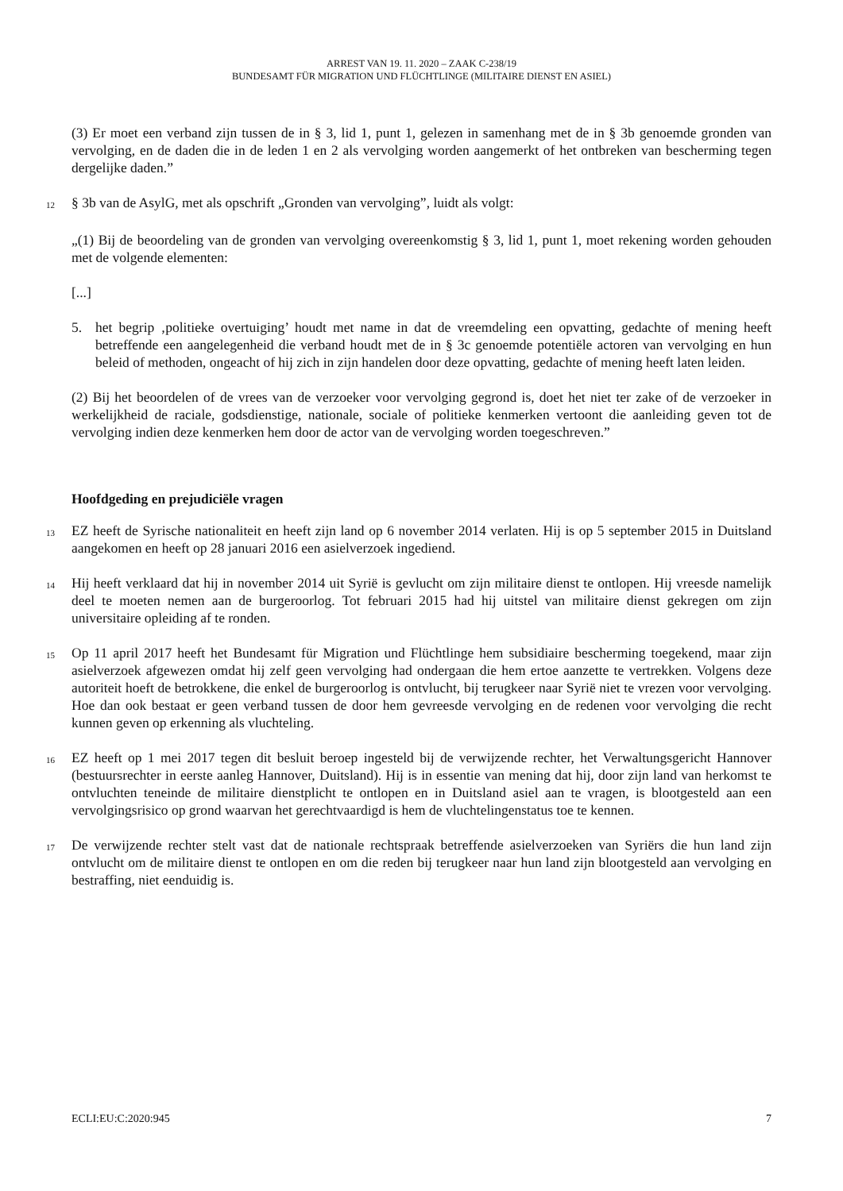ARREST VAN 19. 11. 2020 – ZAAK C-238/19
BUNDESAMT FÜR MIGRATION UND FLÜCHTLINGE (MILITAIRE DIENST EN ASIEL)
(3) Er moet een verband zijn tussen de in § 3, lid 1, punt 1, gelezen in samenhang met de in § 3b genoemde gronden van vervolging, en de daden die in de leden 1 en 2 als vervolging worden aangemerkt of het ontbreken van bescherming tegen dergelijke daden.”
12 § 3b van de AsylG, met als opschrift „Gronden van vervolging”, luidt als volgt:
„(1) Bij de beoordeling van de gronden van vervolging overeenkomstig § 3, lid 1, punt 1, moet rekening worden gehouden met de volgende elementen:
[...]
5. het begrip ‚politieke overtuiging’ houdt met name in dat de vreemdeling een opvatting, gedachte of mening heeft betreffende een aangelegenheid die verband houdt met de in § 3c genoemde potentiële actoren van vervolging en hun beleid of methoden, ongeacht of hij zich in zijn handelen door deze opvatting, gedachte of mening heeft laten leiden.
(2) Bij het beoordelen of de vrees van de verzoeker voor vervolging gegrond is, doet het niet ter zake of de verzoeker in werkelijkheid de raciale, godsdienstige, nationale, sociale of politieke kenmerken vertoont die aanleiding geven tot de vervolging indien deze kenmerken hem door de actor van de vervolging worden toegeschreven.”
Hoofdgeding en prejudiciële vragen
13 EZ heeft de Syrische nationaliteit en heeft zijn land op 6 november 2014 verlaten. Hij is op 5 september 2015 in Duitsland aangekomen en heeft op 28 januari 2016 een asielverzoek ingediend.
14 Hij heeft verklaard dat hij in november 2014 uit Syrië is gevlucht om zijn militaire dienst te ontlopen. Hij vreesde namelijk deel te moeten nemen aan de burgeroorlog. Tot februari 2015 had hij uitstel van militaire dienst gekregen om zijn universitaire opleiding af te ronden.
15 Op 11 april 2017 heeft het Bundesamt für Migration und Flüchtlinge hem subsidiaire bescherming toegekend, maar zijn asielverzoek afgewezen omdat hij zelf geen vervolging had ondergaan die hem ertoe aanzette te vertrekken. Volgens deze autoriteit hoeft de betrokkene, die enkel de burgeroorlog is ontvlucht, bij terugkeer naar Syrië niet te vrezen voor vervolging. Hoe dan ook bestaat er geen verband tussen de door hem gevreesde vervolging en de redenen voor vervolging die recht kunnen geven op erkenning als vluchteling.
16 EZ heeft op 1 mei 2017 tegen dit besluit beroep ingesteld bij de verwijzende rechter, het Verwaltungsgericht Hannover (bestuursrechter in eerste aanleg Hannover, Duitsland). Hij is in essentie van mening dat hij, door zijn land van herkomst te ontvluchten teneinde de militaire dienstplicht te ontlopen en in Duitsland asiel aan te vragen, is blootgesteld aan een vervolgingsrisico op grond waarvan het gerechtvaardigd is hem de vluchtelingenstatus toe te kennen.
17 De verwijzende rechter stelt vast dat de nationale rechtspraak betreffende asielverzoeken van Syriërs die hun land zijn ontvlucht om de militaire dienst te ontlopen en om die reden bij terugkeer naar hun land zijn blootgesteld aan vervolging en bestraffing, niet eenduidig is.
ECLI:EU:C:2020:945 7